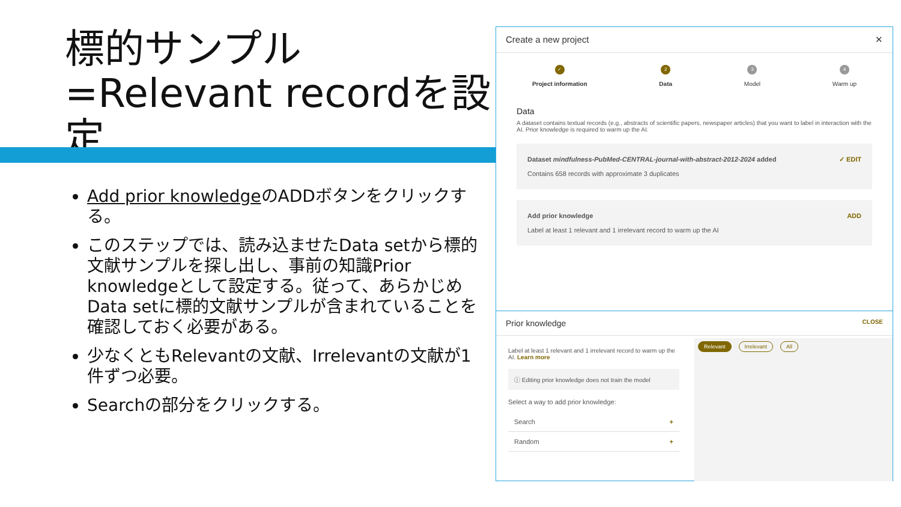標的サンプル=Relevant recordを設定
Add prior knowledgeのADDボタンをクリックする。
このステップでは、読み込ませたData setから標的文献サンプルを探し出し、事前の知識Prior knowledgeとして設定する。従って、あらかじめData setに標的文献サンプルが含まれていることを確認しておく必要がある。
少なくともRelevantの文献、Irrelevantの文献が1件ずつ必要。
Searchの部分をクリックする。
Create a new project ✕
✓
Project information
2
Data
3
Model
4
Warm up
Data
A dataset contains textual records (e.g., abstracts of scientific papers, newspaper articles) that you want to label in interaction with the AI. Prior knowledge is required to warm up the AI.
Dataset mindfulness-PubMed-CENTRAL-journal-with-abstract-2012-2024 added
Contains 658 records with approximate 3 duplicates
✓ EDIT
Add prior knowledge
Label at least 1 relevant and 1 irrelevant record to warm up the AI
ADD
Prior knowledge CLOSE
Label at least 1 relevant and 1 irrelevant record to warm up the AI. Learn more
ⓘ Editing prior knowledge does not train the model
Select a way to add prior knowledge:
Search +
Random +
Relevant Irrelevant All